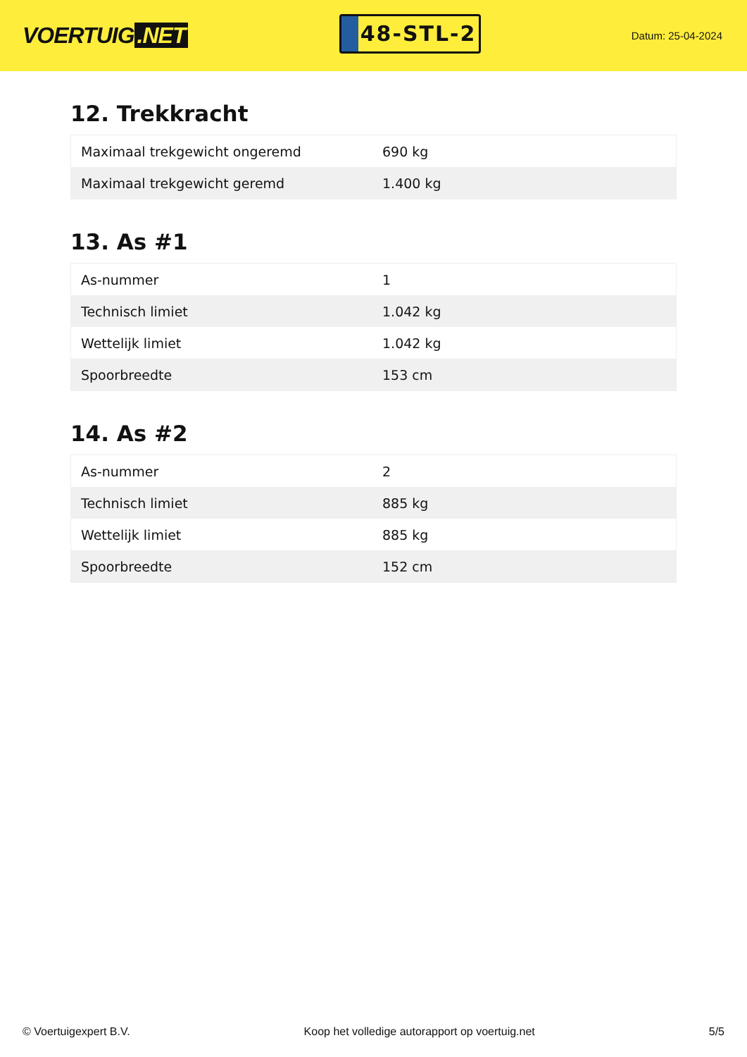VOERTUIG.NET
48-STL-2
Datum: 25-04-2024
12. Trekkracht
| Maximaal trekgewicht ongeremd | 690 kg |
| Maximaal trekgewicht geremd | 1.400 kg |
13. As #1
| As-nummer | 1 |
| Technisch limiet | 1.042 kg |
| Wettelijk limiet | 1.042 kg |
| Spoorbreedte | 153 cm |
14. As #2
| As-nummer | 2 |
| Technisch limiet | 885 kg |
| Wettelijk limiet | 885 kg |
| Spoorbreedte | 152 cm |
© Voertuigexpert B.V. Koop het volledige autorapport op voertuig.net 5/5